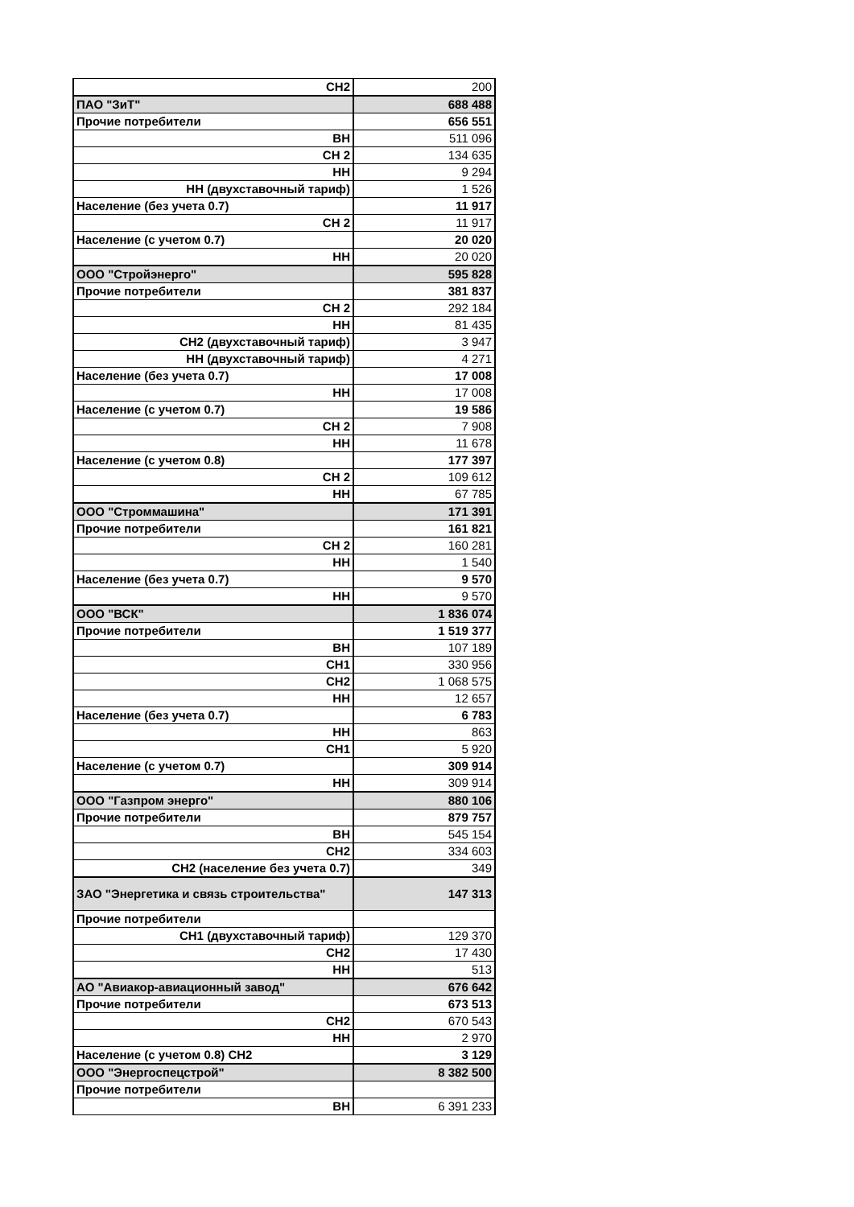| СН2 | 200 |
| ПАО "ЗиТ" | 688 488 |
| Прочие потребители | 656 551 |
| ВН | 511 096 |
| СН 2 | 134 635 |
| НН | 9 294 |
| НН (двухставочный тариф) | 1 526 |
| Население (без учета 0.7) | 11 917 |
| СН 2 | 11 917 |
| Население (с учетом 0.7) | 20 020 |
| НН | 20 020 |
| ООО "Стройэнерго" | 595 828 |
| Прочие потребители | 381 837 |
| СН 2 | 292 184 |
| НН | 81 435 |
| СН2 (двухставочный тариф) | 3 947 |
| НН (двухставочный тариф) | 4 271 |
| Население (без учета 0.7) | 17 008 |
| НН | 17 008 |
| Население (с учетом 0.7) | 19 586 |
| СН 2 | 7 908 |
| НН | 11 678 |
| Население (с учетом 0.8) | 177 397 |
| СН 2 | 109 612 |
| НН | 67 785 |
| ООО "Строммашина" | 171 391 |
| Прочие потребители | 161 821 |
| СН 2 | 160 281 |
| НН | 1 540 |
| Население (без учета 0.7) | 9 570 |
| НН | 9 570 |
| ООО "ВСК" | 1 836 074 |
| Прочие потребители | 1 519 377 |
| ВН | 107 189 |
| СН1 | 330 956 |
| СН2 | 1 068 575 |
| НН | 12 657 |
| Население (без учета 0.7) | 6 783 |
| НН | 863 |
| СН1 | 5 920 |
| Население (с учетом 0.7) | 309 914 |
| НН | 309 914 |
| ООО "Газпром энерго" | 880 106 |
| Прочие потребители | 879 757 |
| ВН | 545 154 |
| СН2 | 334 603 |
| СН2 (население без учета 0.7) | 349 |
| ЗАО "Энергетика и связь строительства" | 147 313 |
| Прочие потребители | |
| СН1 (двухставочный тариф) | 129 370 |
| СН2 | 17 430 |
| НН | 513 |
| АО "Авиакор-авиационный завод" | 676 642 |
| Прочие потребители | 673 513 |
| СН2 | 670 543 |
| НН | 2 970 |
| Население (с учетом 0.8) СН2 | 3 129 |
| ООО "Энергоспецстрой" | 8 382 500 |
| Прочие потребители | |
| ВН | 6 391 233 |